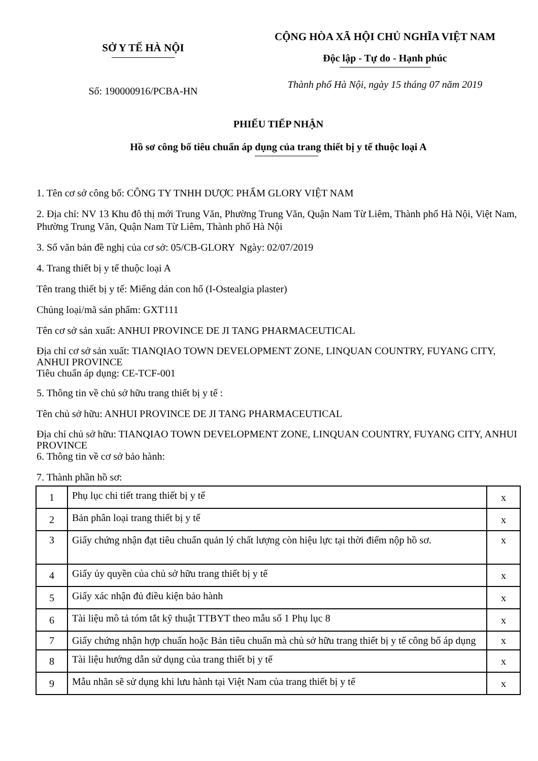SỞ Y TẾ HÀ NỘI
Số: 190000916/PCBA-HN
CỘNG HÒA XÃ HỘI CHỦ NGHĨA VIỆT NAM
Độc lập - Tự do - Hạnh phúc
Thành phố Hà Nội, ngày 15 tháng 07 năm 2019
PHIẾU TIẾP NHẬN
Hồ sơ công bố tiêu chuẩn áp dụng của trang thiết bị y tế thuộc loại A
1. Tên cơ sở công bố: CÔNG TY TNHH DƯỢC PHẨM GLORY VIỆT NAM
2. Địa chỉ: NV 13 Khu đô thị mới Trung Văn, Phường Trung Văn, Quận Nam Từ Liêm, Thành phố Hà Nội, Việt Nam, Phường Trung Văn, Quận Nam Từ Liêm, Thành phố Hà Nội
3. Số văn bản đề nghị của cơ sở: 05/CB-GLORY Ngày: 02/07/2019
4. Trang thiết bị y tế thuộc loại A
Tên trang thiết bị y tế: Miếng dán con hổ (I-Ostealgia plaster)
Chủng loại/mã sản phẩm: GXT111
Tên cơ sở sản xuất: ANHUI PROVINCE DE JI TANG PHARMACEUTICAL
Địa chỉ cơ sở sản xuất: TIANQIAO TOWN DEVELOPMENT ZONE, LINQUAN COUNTRY, FUYANG CITY, ANHUI PROVINCE
Tiêu chuẩn áp dụng: CE-TCF-001
5. Thông tin về chủ sở hữu trang thiết bị y tế :
Tên chủ sở hữu: ANHUI PROVINCE DE JI TANG PHARMACEUTICAL
Địa chỉ chủ sở hữu: TIANQIAO TOWN DEVELOPMENT ZONE, LINQUAN COUNTRY, FUYANG CITY, ANHUI PROVINCE
6. Thông tin về cơ sở bảo hành:
7. Thành phần hồ sơ:
| 1 | Phụ lục chi tiết trang thiết bị y tế | x |
| 2 | Bản phân loại trang thiết bị y tế | x |
| 3 | Giấy chứng nhận đạt tiêu chuẩn quản lý chất lượng còn hiệu lực tại thời điểm nộp hồ sơ. | x |
| 4 | Giấy ủy quyền của chủ sở hữu trang thiết bị y tế | x |
| 5 | Giấy xác nhận đủ điều kiện bảo hành | x |
| 6 | Tài liệu mô tả tóm tắt kỹ thuật TTBYT theo mẫu số 1 Phụ lục 8 | x |
| 7 | Giấy chứng nhận hợp chuẩn hoặc Bản tiêu chuẩn mà chủ sở hữu trang thiết bị y tế công bố áp dụng | x |
| 8 | Tài liệu hướng dẫn sử dụng của trang thiết bị y tế | x |
| 9 | Mẫu nhãn sẽ sử dụng khi lưu hành tại Việt Nam của trang thiết bị y tế | x |